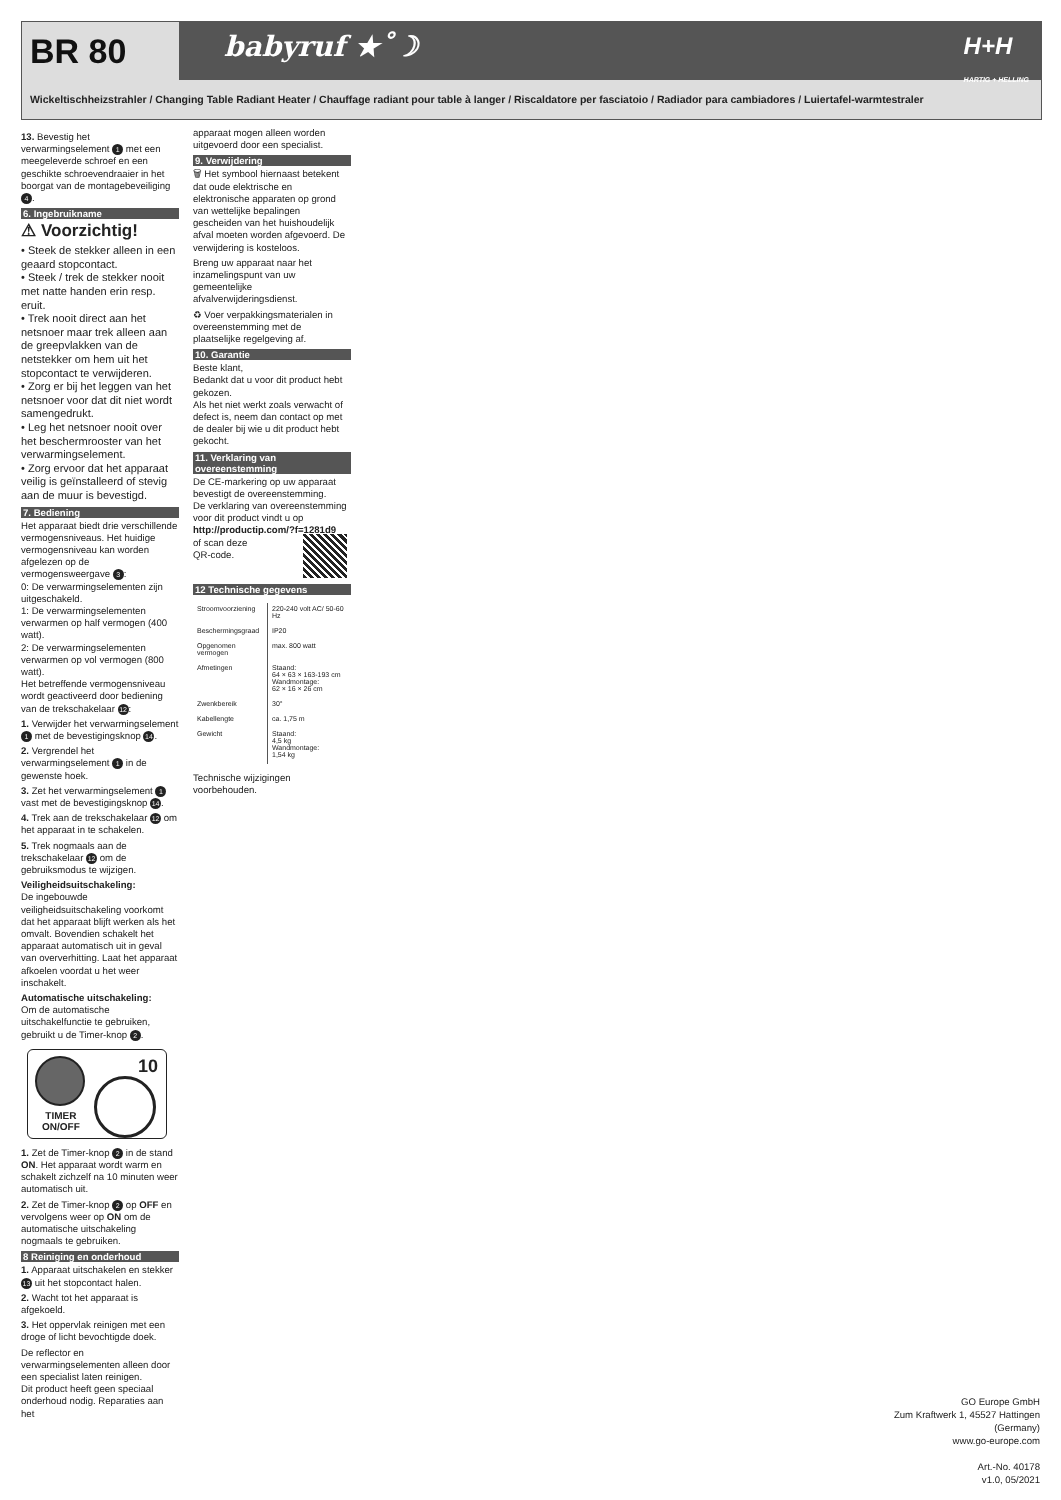BR 80
babyruf ★˚☽
H+H
HARTIG + HELLING
Wickeltischheizstrahler / Changing Table Radiant Heater / Chauffage radiant pour table à langer / Riscaldatore per fasciatoio / Radiador para cambiadores / Luiertafel-warmtestraler
13. Bevestig het verwarmingselement 1 met een meegeleverde schroef en een geschikte schroevendraaier in het boorgat van de montagebeveiliging 4.
6. Ingebruikname
⚠ Voorzichtig!
• Steek de stekker alleen in een geaard stopcontact.
• Steek / trek de stekker nooit met natte handen erin resp. eruit.
• Trek nooit direct aan het netsnoer maar trek alleen aan de greepvlakken van de netstekker om hem uit het stopcontact te verwijderen.
• Zorg er bij het leggen van het netsnoer voor dat dit niet wordt samengedrukt.
• Leg het netsnoer nooit over het beschermrooster van het verwarmingselement.
• Zorg ervoor dat het apparaat veilig is geïnstalleerd of stevig aan de muur is bevestigd.
7. Bediening
Het apparaat biedt drie verschillende vermogensniveaus. Het huidige vermogensniveau kan worden afgelezen op de vermogensweergave 3:
0: De verwarmingselementen zijn uitgeschakeld.
1: De verwarmingselementen verwarmen op half vermogen (400 watt).
2: De verwarmingselementen verwarmen op vol vermogen (800 watt).
Het betreffende vermogensniveau wordt geactiveerd door bediening van de trekschakelaar 12:
1. Verwijder het verwarmingselement 1 met de bevestigingsknop 14.
2. Vergrendel het verwarmingselement 1 in de gewenste hoek.
3. Zet het verwarmingselement 1 vast met de bevestigingsknop 14.
4. Trek aan de trekschakelaar 12 om het apparaat in te schakelen.
5. Trek nogmaals aan de trekschakelaar 12 om de gebruiksmodus te wijzigen.
Veiligheidsuitschakeling:
De ingebouwde veiligheidsuitschakeling voorkomt dat het apparaat blijft werken als het omvalt. Bovendien schakelt het apparaat automatisch uit in geval van oververhitting. Laat het apparaat afkoelen voordat u het weer inschakelt.
Automatische uitschakeling:
Om de automatische uitschakelfunctie te gebruiken, gebruikt u de Timer-knop 2.
10
TIMER
ON/OFF
1. Zet de Timer-knop 2 in de stand ON. Het apparaat wordt warm en schakelt zichzelf na 10 minuten weer automatisch uit.
2. Zet de Timer-knop 2 op OFF en vervolgens weer op ON om de automatische uitschakeling nogmaals te gebruiken.
8 Reiniging en onderhoud
1. Apparaat uitschakelen en stekker 13 uit het stopcontact halen.
2. Wacht tot het apparaat is afgekoeld.
3. Het oppervlak reinigen met een droge of licht bevochtigde doek.
De reflector en verwarmingselementen alleen door een specialist laten reinigen.
Dit product heeft geen speciaal onderhoud nodig. Reparaties aan het
apparaat mogen alleen worden uitgevoerd door een specialist.
9. Verwijdering
🗑 Het symbool hiernaast betekent dat oude elektrische en elektronische apparaten op grond van wettelijke bepalingen gescheiden van het huishoudelijk afval moeten worden afgevoerd. De verwijdering is kosteloos.
Breng uw apparaat naar het inzamelingspunt van uw gemeentelijke afvalverwijderingsdienst.
♻ Voer verpakkingsmaterialen in overeenstemming met de plaatselijke regelgeving af.
10. Garantie
Beste klant,
Bedankt dat u voor dit product hebt gekozen.
Als het niet werkt zoals verwacht of defect is, neem dan contact op met de dealer bij wie u dit product hebt gekocht.
11. Verklaring van overeenstemming
De CE-markering op uw apparaat bevestigt de overeenstemming.
De verklaring van overeenstemming voor dit product vindt u op
http://productip.com/?f=1281d9
of scan deze
QR-code.
12 Technische gegevens
| Stroomvoorziening | 220-240 volt AC/ 50-60 Hz |
| Beschermingsgraad | IP20 |
| Opgenomen vermogen | max. 800 watt |
| Afmetingen | Staand: 64 × 63 × 163-193 cm Wandmontage: 62 × 16 × 26 cm |
| Zwenkbereik | 30° |
| Kabellengte | ca. 1,75 m |
| Gewicht | Staand: 4,5 kg Wandmontage: 1,54 kg |
Technische wijzigingen voorbehouden.
GO Europe GmbH
Zum Kraftwerk 1, 45527 Hattingen
(Germany)
www.go-europe.com
Art.-No. 40178
v1.0, 05/2021